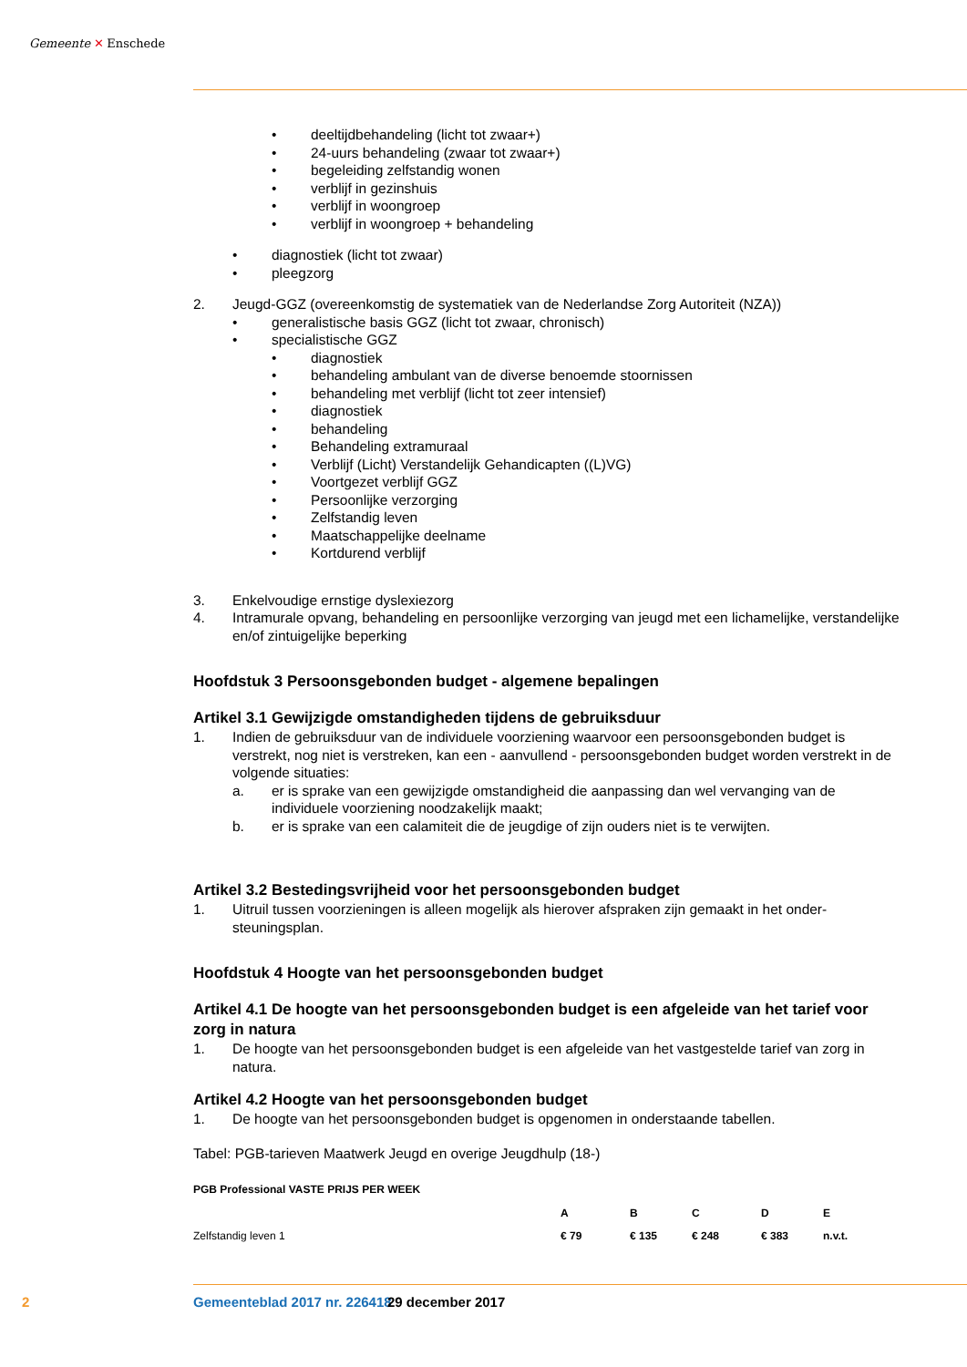Gemeente ✕ Enschede
• deeltijdbehandeling (licht tot zwaar+)
• 24-uurs behandeling (zwaar tot zwaar+)
• begeleiding zelfstandig wonen
• verblijf in gezinshuis
• verblijf in woongroep
• verblijf in woongroep + behandeling
• diagnostiek (licht tot zwaar)
• pleegzorg
2. Jeugd-GGZ (overeenkomstig de systematiek van de Nederlandse Zorg Autoriteit (NZA))
• generalistische basis GGZ (licht tot zwaar, chronisch)
• specialistische GGZ
• diagnostiek
• behandeling ambulant van de diverse benoemde stoornissen
• behandeling met verblijf (licht tot zeer intensief)
• diagnostiek
• behandeling
• Behandeling extramuraal
• Verblijf (Licht) Verstandelijk Gehandicapten ((L)VG)
• Voortgezet verblijf GGZ
• Persoonlijke verzorging
• Zelfstandig leven
• Maatschappelijke deelname
• Kortdurend verblijf
3. Enkelvoudige ernstige dyslexiezorg
4. Intramurale opvang, behandeling en persoonlijke verzorging van jeugd met een lichamelijke, verstandelijke en/of zintuigelijke beperking
Hoofdstuk 3 Persoonsgebonden budget - algemene bepalingen
Artikel 3.1 Gewijzigde omstandigheden tijdens de gebruiksduur
1. Indien de gebruiksduur van de individuele voorziening waarvoor een persoonsgebonden budget is verstrekt, nog niet is verstreken, kan een - aanvullend - persoonsgebonden budget worden verstrekt in de volgende situaties:
a. er is sprake van een gewijzigde omstandigheid die aanpassing dan wel vervanging van de individuele voorziening noodzakelijk maakt;
b. er is sprake van een calamiteit die de jeugdige of zijn ouders niet is te verwijten.
Artikel 3.2 Bestedingsvrijheid voor het persoonsgebonden budget
1. Uitruil tussen voorzieningen is alleen mogelijk als hierover afspraken zijn gemaakt in het onder-steuningsplan.
Hoofdstuk 4 Hoogte van het persoonsgebonden budget
Artikel 4.1 De hoogte van het persoonsgebonden budget is een afgeleide van het tarief voor zorg in natura
1. De hoogte van het persoonsgebonden budget is een afgeleide van het vastgestelde tarief van zorg in natura.
Artikel 4.2 Hoogte van het persoonsgebonden budget
1. De hoogte van het persoonsgebonden budget is opgenomen in onderstaande tabellen.
Tabel: PGB-tarieven Maatwerk Jeugd en overige Jeugdhulp (18-)
| PGB Professional VASTE PRIJS PER WEEK | | | | | |
| --- | --- | --- | --- | --- | --- |
| | A | B | C | D | E |
| Zelfstandig leven 1 | € 79 | € 135 | € 248 | € 383 | n.v.t. |
2 Gemeenteblad 2017 nr. 226418 29 december 2017